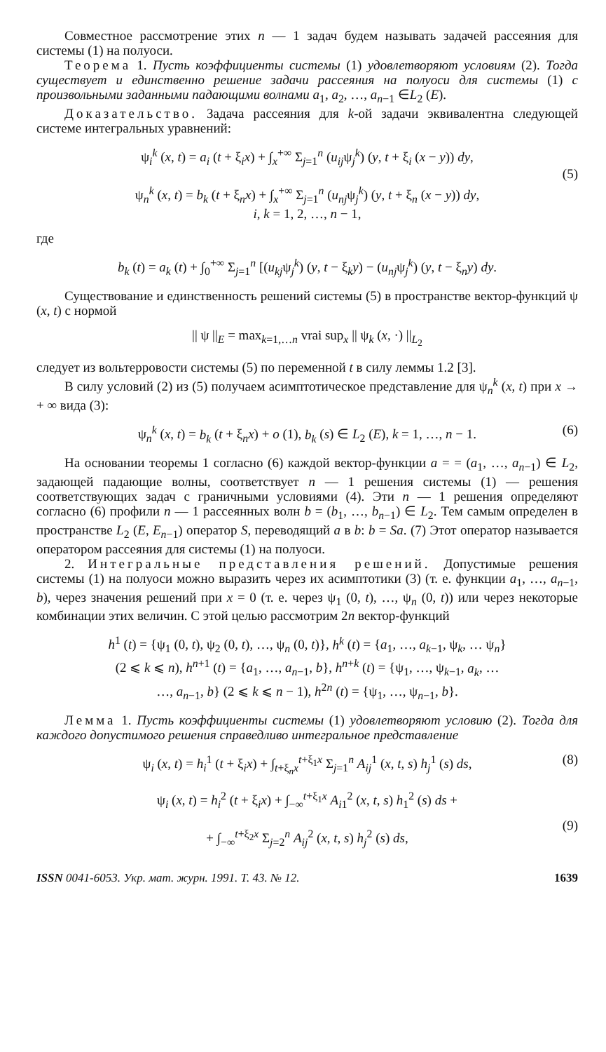Совместное рассмотрение этих n — 1 задач будем называть задачей рассеяния для системы (1) на полуоси.
Теорема 1. Пусть коэффициенты системы (1) удовлетворяют условиям (2). Тогда существует и единственно решение задачи рассеяния на полуоси для системы (1) с произвольными заданными падающими волнами a<sub>1</sub>, a<sub>2</sub>, …, a<sub>n−1</sub> ∈L<sub>2</sub> (E).
Доказательство. Задача рассеяния для k-ой задачи эквивалентна следующей системе интегральных уравнений:
ψ<sub>i</sub><sup>k</sup> (x, t) = a<sub>i</sub> (t + ξ<sub>i</sub>x) + ∫<sub>x</sub><sup>+∞</sup> Σ<sub>j=1</sub><sup>n</sup> (u<sub>ij</sub>ψ<sub>j</sub><sup>k</sup>) (y, t + ξ<sub>i</sub> (x − y)) dy,
ψ<sub>n</sub><sup>k</sup> (x, t) = b<sub>k</sub> (t + ξ<sub>n</sub>x) + ∫<sub>x</sub><sup>+∞</sup> Σ<sub>j=1</sub><sup>n</sup> (u<sub>nj</sub>ψ<sub>j</sub><sup>k</sup>) (y, t + ξ<sub>n</sub> (x − y)) dy,
(5)
i, k = 1, 2, …, n − 1,
где
b<sub>k</sub> (t) = a<sub>k</sub> (t) + ∫<sub>0</sub><sup>+∞</sup> Σ<sub>j=1</sub><sup>n</sup> [(u<sub>kj</sub>ψ<sub>j</sub><sup>k</sup>) (y, t − ξ<sub>k</sub>y) − (u<sub>nj</sub>ψ<sub>j</sub><sup>k</sup>) (y, t − ξ<sub>n</sub>y) dy.
Существование и единственность решений системы (5) в пространстве вектор-функций ψ (x, t) с нормой
|| ψ ||<sub>E</sub> = max<sub>k=1,…n</sub> vrai sup<sub>x</sub> || ψ<sub>k</sub> (x, ·) ||<sub>L<sub>2</sub></sub>
следует из вольтерровости системы (5) по переменной t в силу леммы 1.2 [3].
В силу условий (2) из (5) получаем асимптотическое представление для ψ<sub>n</sub><sup>k</sup> (x, t) при x → + ∞ вида (3):
ψ<sub>n</sub><sup>k</sup> (x, t) = b<sub>k</sub> (t + ξ<sub>n</sub>x) + o (1), b<sub>k</sub> (s) ∈ L<sub>2</sub> (E), k = 1, …, n − 1. (6)
На основании теоремы 1 согласно (6) каждой вектор-функции a = = (a<sub>1</sub>, …, a<sub>n−1</sub>) ∈ L<sub>2</sub>, задающей падающие волны, соответствует n — 1 решения системы (1) — решения соответствующих задач с граничными условиями (4). Эти n — 1 решения определяют согласно (6) профили n — 1 рассеянных волн b = (b<sub>1</sub>, …, b<sub>n−1</sub>) ∈ L<sub>2</sub>. Тем самым определен в пространстве L<sub>2</sub> (E, E<sub>n−1</sub>) оператор S, переводящий a в b: b = Sa. (7) Этот оператор называется оператором рассеяния для системы (1) на полуоси.
2. Интегральные представления решений. Допустимые решения системы (1) на полуоси можно выразить через их асимптотики (3) (т. е. функции a<sub>1</sub>, …, a<sub>n−1</sub>, b), через значения решений при x = 0 (т. е. через ψ<sub>1</sub> (0, t), …, ψ<sub>n</sub> (0, t)) или через некоторые комбинации этих величин. С этой целью рассмотрим 2n вектор-функций
h<sup>1</sup> (t) = {ψ<sub>1</sub> (0, t), ψ<sub>2</sub> (0, t), …, ψ<sub>n</sub> (0, t)}, h<sup>k</sup> (t) = {a<sub>1</sub>, …, a<sub>k−1</sub>, ψ<sub>k</sub>, … ψ<sub>n</sub>}
(2 ⩽ k ⩽ n), h<sup>n+1</sup> (t) = {a<sub>1</sub>, …, a<sub>n−1</sub>, b}, h<sup>n+k</sup> (t) = {ψ<sub>1</sub>, …, ψ<sub>k−1</sub>, a<sub>k</sub>, …
…, a<sub>n−1</sub>, b} (2 ⩽ k ⩽ n − 1), h<sup>2n</sup> (t) = {ψ<sub>1</sub>, …, ψ<sub>n−1</sub>, b}.
Лемма 1. Пусть коэффициенты системы (1) удовлетворяют условию (2). Тогда для каждого допустимого решения справедливо интегральное представление
ψ<sub>i</sub> (x, t) = h<sub>i</sub><sup>1</sup> (t + ξ<sub>i</sub>x) + ∫<sub>t+ξ<sub>n</sub>x</sub><sup>t+ξ<sub>1</sub>x</sup> Σ<sub>j=1</sub><sup>n</sup> A<sub>ij</sub><sup>1</sup> (x, t, s) h<sub>j</sub><sup>1</sup> (s) ds, (8)
ψ<sub>i</sub> (x, t) = h<sub>i</sub><sup>2</sup> (t + ξ<sub>i</sub>x) + ∫<sub>−∞</sub><sup>t+ξ<sub>1</sub>x</sup> A<sub>i1</sub><sup>2</sup> (x, t, s) h<sub>1</sub><sup>2</sup> (s) ds +
+ ∫<sub>−∞</sub><sup>t+ξ<sub>2</sub>x</sup> Σ<sub>j=2</sub><sup>n</sup> A<sub>ij</sub><sup>2</sup> (x, t, s) h<sub>j</sub><sup>2</sup> (s) ds,
(9)
ISSN 0041-6053. Укр. мат. журн. 1991. Т. 43. № 12. 1639